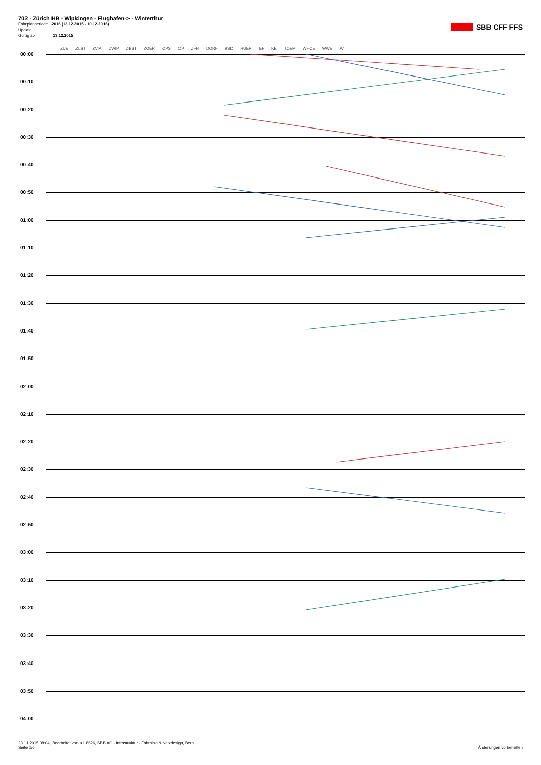702 - Zürich HB - Wipkingen - Flughafen-> - Winterthur
Fahrplanperiode 2016 (13.12.2015 - 10.12.2016)
Update
Gültig ab 13.12.2015
SBB CFF FFS
ZUE ZLST ZVIA ZWIP ZBST ZOER OPS OP ZFH DORF BSD HUER EF KE TOEM WFOE WWE W
00:00
00:10
00:20
00:30
00:40
00:50
01:00
01:10
01:20
01:30
01:40
01:50
02:00
02:10
02:20
02:30
02:40
02:50
03:00
03:10
03:20
03:30
03:40
03:50
04:00
18093 37594L 50941 18795 50993 50493 19291 18890 67202 50708 13711 37402L 50293 50211 50592 13714 50315 62907 13716 50854 37542L 67204
23.11.2015 08:04, Bearbeitet von u118626, SBB AG - Infrastruktur - Fahrplan & Netzdesign, Bern
Seite 1/6
Änderungen vorbehalten